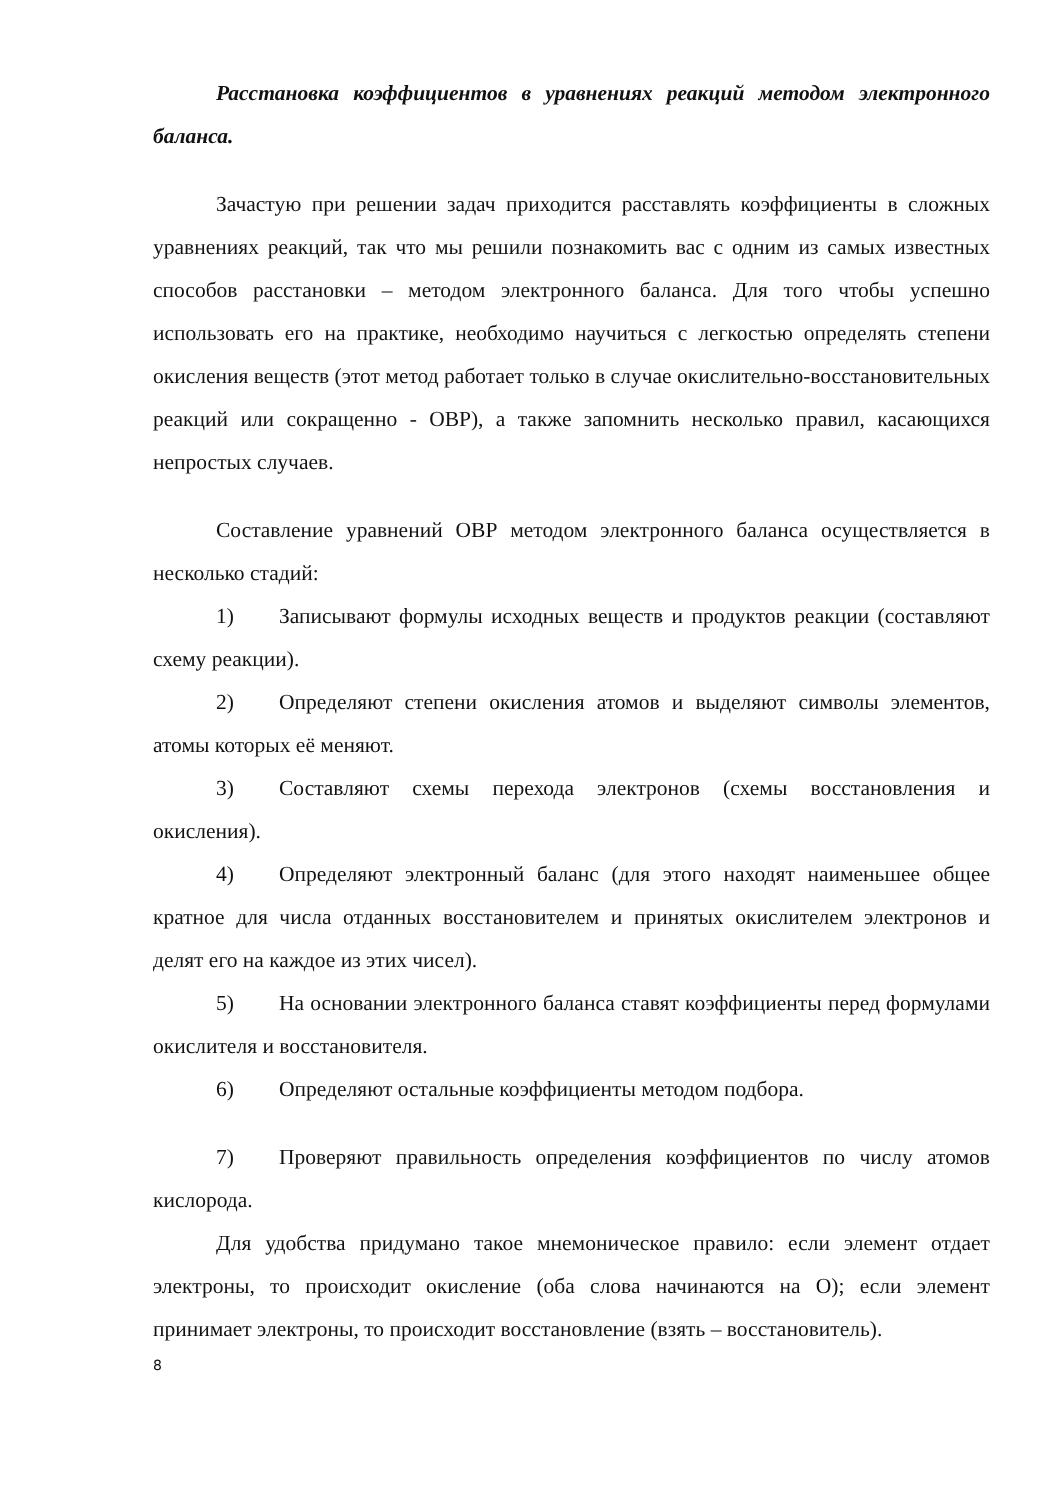Расстановка коэффициентов в уравнениях реакций методом электронного баланса.
Зачастую при решении задач приходится расставлять коэффициенты в сложных уравнениях реакций, так что мы решили познакомить вас с одним из самых известных способов расстановки – методом электронного баланса. Для того чтобы успешно использовать его на практике, необходимо научиться с легкостью определять степени окисления веществ (этот метод работает только в случае окислительно-восстановительных реакций или сокращенно - ОВР), а также запомнить несколько правил, касающихся непростых случаев.
Составление уравнений ОВР методом электронного баланса осуществляется в несколько стадий:
1) Записывают формулы исходных веществ и продуктов реакции (составляют схему реакции).
2) Определяют степени окисления атомов и выделяют символы элементов, атомы которых её меняют.
3) Составляют схемы перехода электронов (схемы восстановления и окисления).
4) Определяют электронный баланс (для этого находят наименьшее общее кратное для числа отданных восстановителем и принятых окислителем электронов и делят его на каждое из этих чисел).
5) На основании электронного баланса ставят коэффициенты перед формулами окислителя и восстановителя.
6) Определяют остальные коэффициенты методом подбора.
7) Проверяют правильность определения коэффициентов по числу атомов кислорода.
Для удобства придумано такое мнемоническое правило: если элемент отдает электроны, то происходит окисление (оба слова начинаются на О); если элемент принимает электроны, то происходит восстановление (взять – восстановитель).
8